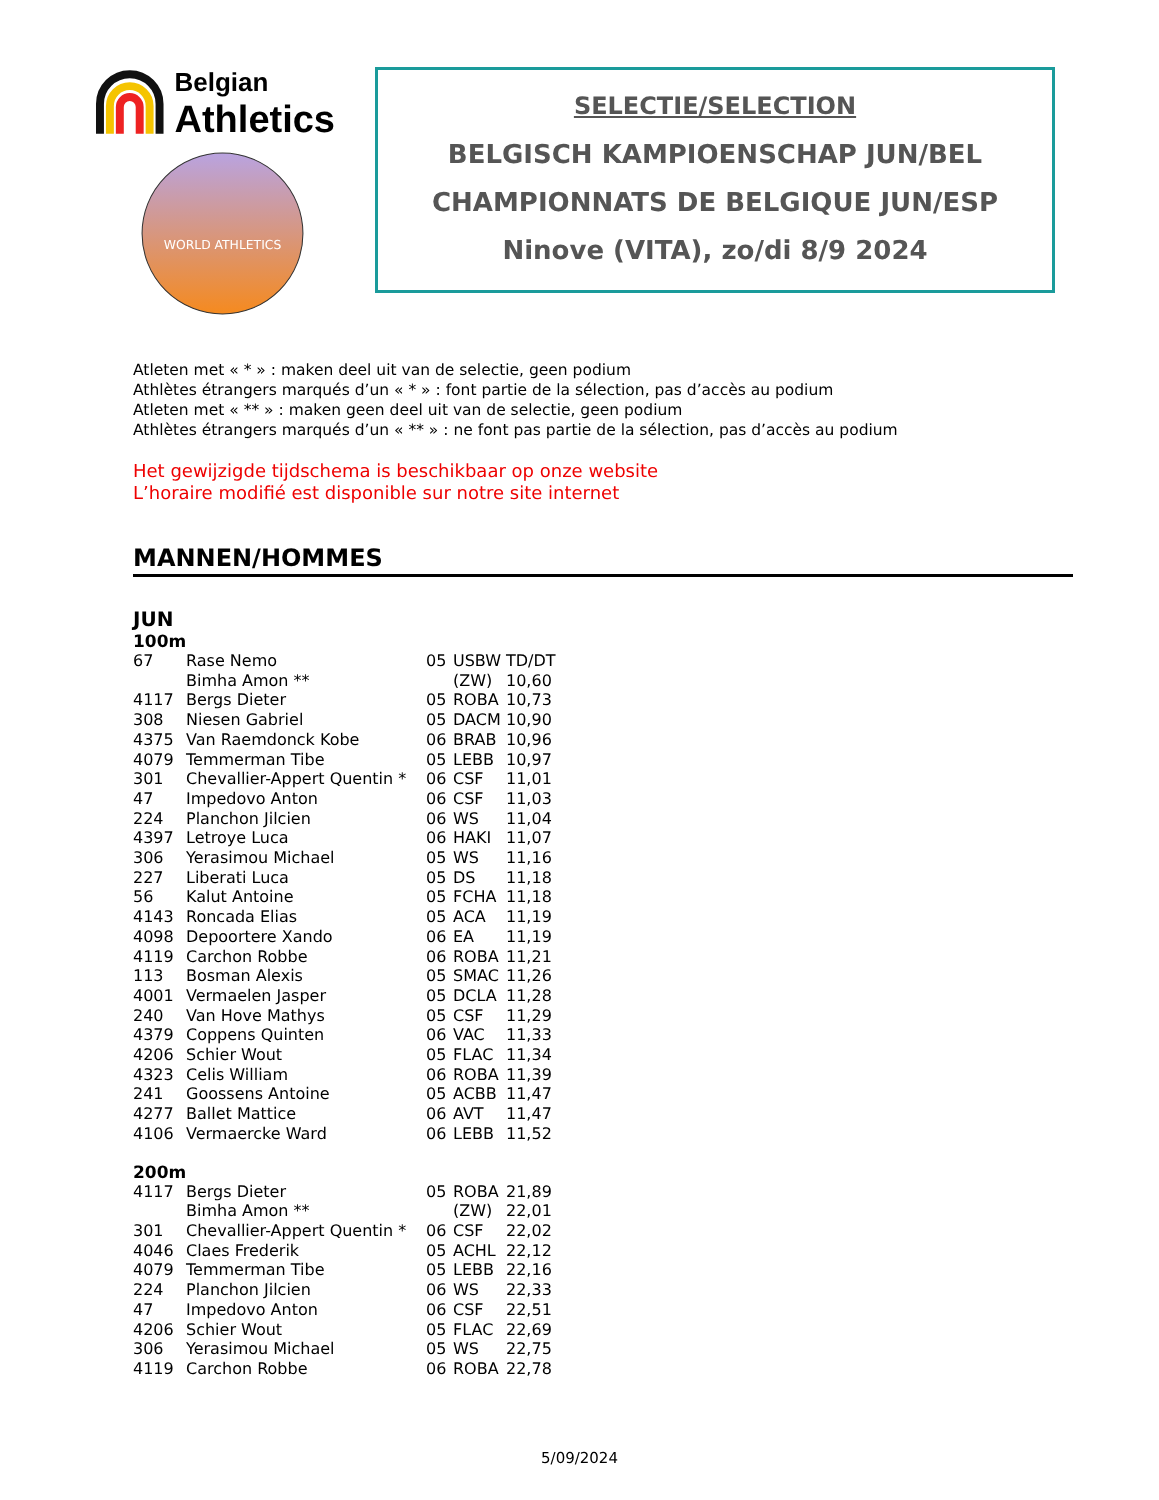Belgian
Athletics
WORLD ATHLETICS
SELECTIE/SELECTION
BELGISCH KAMPIOENSCHAP JUN/BEL
CHAMPIONNATS DE BELGIQUE JUN/ESP
Ninove (VITA), zo/di 8/9 2024
Atleten met « * » : maken deel uit van de selectie, geen podium
Athlètes étrangers marqués d’un « * » : font partie de la sélection, pas d’accès au podium
Atleten met « ** » : maken geen deel uit van de selectie, geen podium
Athlètes étrangers marqués d’un « ** » : ne font pas partie de la sélection, pas d’accès au podium
Het gewijzigde tijdschema is beschikbaar op onze website
L’horaire modifié est disponible sur notre site internet
MANNEN/HOMMES
JUN
100m
| 67 | Rase Nemo | 05 | USBW | TD/DT |
| | Bimha Amon ** | | (ZW) | 10,60 |
| 4117 | Bergs Dieter | 05 | ROBA | 10,73 |
| 308 | Niesen Gabriel | 05 | DACM | 10,90 |
| 4375 | Van Raemdonck Kobe | 06 | BRAB | 10,96 |
| 4079 | Temmerman Tibe | 05 | LEBB | 10,97 |
| 301 | Chevallier-Appert Quentin * | 06 | CSF | 11,01 |
| 47 | Impedovo Anton | 06 | CSF | 11,03 |
| 224 | Planchon Jilcien | 06 | WS | 11,04 |
| 4397 | Letroye Luca | 06 | HAKI | 11,07 |
| 306 | Yerasimou Michael | 05 | WS | 11,16 |
| 227 | Liberati Luca | 05 | DS | 11,18 |
| 56 | Kalut Antoine | 05 | FCHA | 11,18 |
| 4143 | Roncada Elias | 05 | ACA | 11,19 |
| 4098 | Depoortere Xando | 06 | EA | 11,19 |
| 4119 | Carchon Robbe | 06 | ROBA | 11,21 |
| 113 | Bosman Alexis | 05 | SMAC | 11,26 |
| 4001 | Vermaelen Jasper | 05 | DCLA | 11,28 |
| 240 | Van Hove Mathys | 05 | CSF | 11,29 |
| 4379 | Coppens Quinten | 06 | VAC | 11,33 |
| 4206 | Schier Wout | 05 | FLAC | 11,34 |
| 4323 | Celis William | 06 | ROBA | 11,39 |
| 241 | Goossens Antoine | 05 | ACBB | 11,47 |
| 4277 | Ballet Mattice | 06 | AVT | 11,47 |
| 4106 | Vermaercke Ward | 06 | LEBB | 11,52 |
200m
| 4117 | Bergs Dieter | 05 | ROBA | 21,89 |
| | Bimha Amon ** | | (ZW) | 22,01 |
| 301 | Chevallier-Appert Quentin * | 06 | CSF | 22,02 |
| 4046 | Claes Frederik | 05 | ACHL | 22,12 |
| 4079 | Temmerman Tibe | 05 | LEBB | 22,16 |
| 224 | Planchon Jilcien | 06 | WS | 22,33 |
| 47 | Impedovo Anton | 06 | CSF | 22,51 |
| 4206 | Schier Wout | 05 | FLAC | 22,69 |
| 306 | Yerasimou Michael | 05 | WS | 22,75 |
| 4119 | Carchon Robbe | 06 | ROBA | 22,78 |
5/09/2024